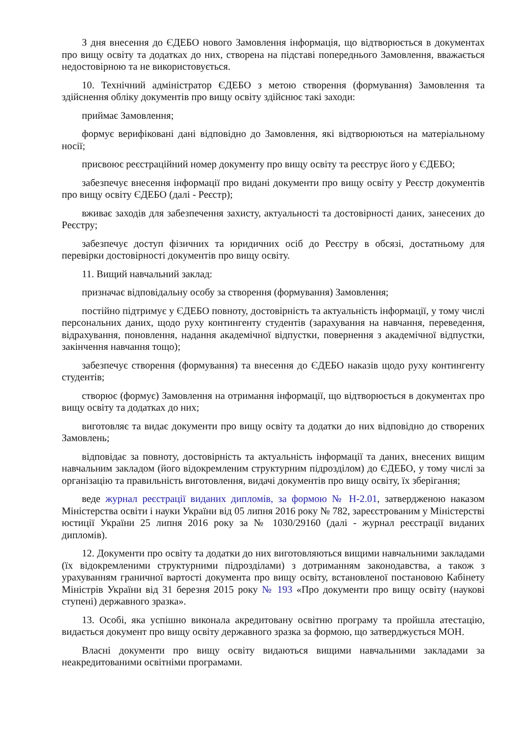З дня внесення до ЄДЕБО нового Замовлення інформація, що відтворюється в документах про вищу освіту та додатках до них, створена на підставі попереднього Замовлення, вважається недостовірною та не використовується.
10. Технічний адміністратор ЄДЕБО з метою створення (формування) Замовлення та здійснення обліку документів про вищу освіту здійснює такі заходи:
приймає Замовлення;
формує верифіковані дані відповідно до Замовлення, які відтворюються на матеріальному носії;
присвоює реєстраційний номер документу про вищу освіту та реєструє його у ЄДЕБО;
забезпечує внесення інформації про видані документи про вищу освіту у Реєстр документів про вищу освіту ЄДЕБО (далі - Реєстр);
вживає заходів для забезпечення захисту, актуальності та достовірності даних, занесених до Реєстру;
забезпечує доступ фізичних та юридичних осіб до Реєстру в обсязі, достатньому для перевірки достовірності документів про вищу освіту.
11. Вищий навчальний заклад:
призначає відповідальну особу за створення (формування) Замовлення;
постійно підтримує у ЄДЕБО повноту, достовірність та актуальність інформації, у тому числі персональних даних, щодо руху контингенту студентів (зарахування на навчання, переведення, відрахування, поновлення, надання академічної відпустки, повернення з академічної відпустки, закінчення навчання тощо);
забезпечує створення (формування) та внесення до ЄДЕБО наказів щодо руху контингенту студентів;
створює (формує) Замовлення на отримання інформації, що відтворюється в документах про вищу освіту та додатках до них;
виготовляє та видає документи про вищу освіту та додатки до них відповідно до створених Замовлень;
відповідає за повноту, достовірність та актуальність інформації та даних, внесених вищим навчальним закладом (його відокремленим структурним підрозділом) до ЄДЕБО, у тому числі за організацію та правильність виготовлення, видачі документів про вищу освіту, їх зберігання;
веде журнал реєстрації виданих дипломів, за формою № Н-2.01, затвердженою наказом Міністерства освіти і науки України від 05 липня 2016 року № 782, зареєстрованим у Міністерстві юстиції України 25 липня 2016 року за № 1030/29160 (далі - журнал реєстрації виданих дипломів).
12. Документи про освіту та додатки до них виготовляються вищими навчальними закладами (їх відокремленими структурними підрозділами) з дотриманням законодавства, а також з урахуванням граничної вартості документа про вищу освіту, встановленої постановою Кабінету Міністрів України від 31 березня 2015 року № 193 «Про документи про вищу освіту (наукові ступені) державного зразка».
13. Особі, яка успішно виконала акредитовану освітню програму та пройшла атестацію, видається документ про вищу освіту державного зразка за формою, що затверджується МОН.
Власні документи про вищу освіту видаються вищими навчальними закладами за неакредитованими освітніми програмами.